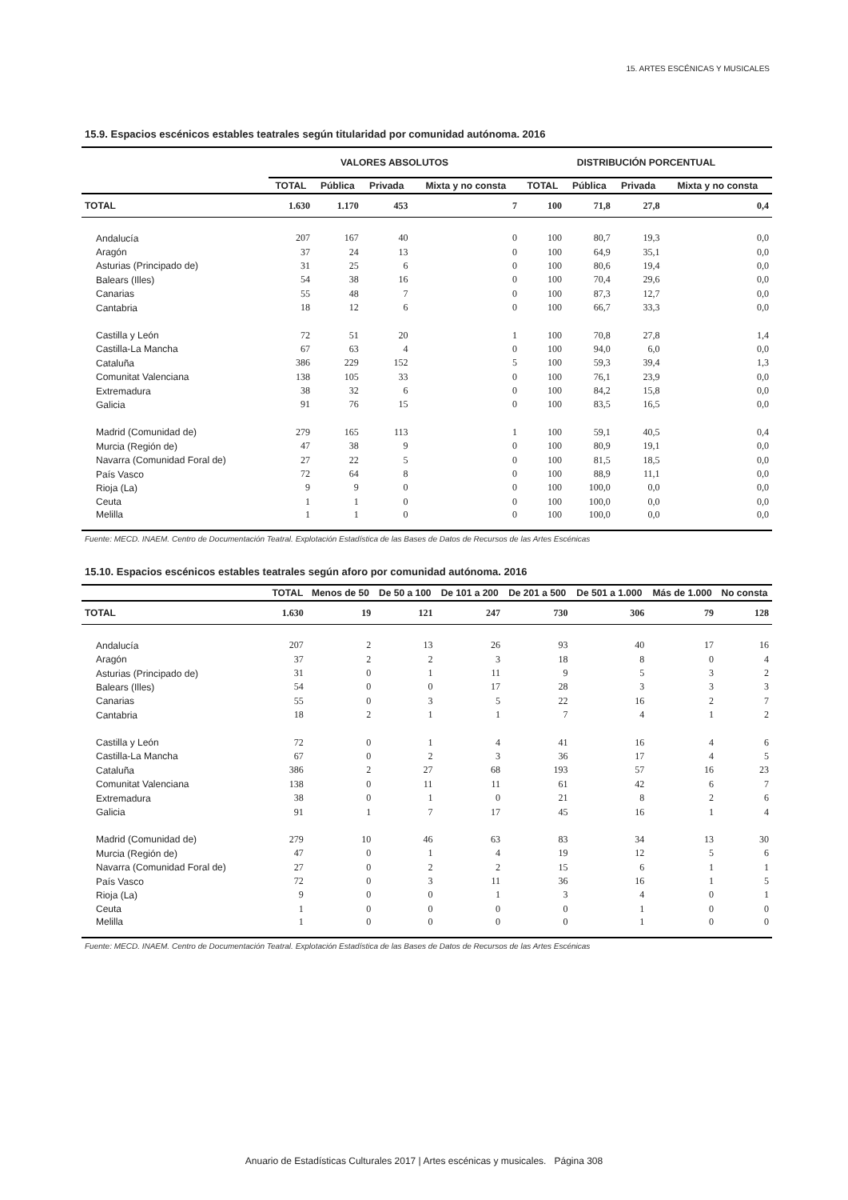15. ARTES ESCÉNICAS Y MUSICALES
15.9. Espacios escénicos estables teatrales según titularidad por comunidad autónoma. 2016
| | VALORES ABSOLUTOS | | | | DISTRIBUCIÓN PORCENTUAL | | | |
| --- | --- | --- | --- | --- | --- | --- | --- | --- |
| | TOTAL | Pública | Privada | Mixta y no consta | TOTAL | Pública | Privada | Mixta y no consta |
| TOTAL | 1.630 | 1.170 | 453 | 7 | 100 | 71,8 | 27,8 | 0,4 |
| Andalucía | 207 | 167 | 40 | 0 | 100 | 80,7 | 19,3 | 0,0 |
| Aragón | 37 | 24 | 13 | 0 | 100 | 64,9 | 35,1 | 0,0 |
| Asturias (Principado de) | 31 | 25 | 6 | 0 | 100 | 80,6 | 19,4 | 0,0 |
| Balears (Illes) | 54 | 38 | 16 | 0 | 100 | 70,4 | 29,6 | 0,0 |
| Canarias | 55 | 48 | 7 | 0 | 100 | 87,3 | 12,7 | 0,0 |
| Cantabria | 18 | 12 | 6 | 0 | 100 | 66,7 | 33,3 | 0,0 |
| Castilla y León | 72 | 51 | 20 | 1 | 100 | 70,8 | 27,8 | 1,4 |
| Castilla-La Mancha | 67 | 63 | 4 | 0 | 100 | 94,0 | 6,0 | 0,0 |
| Cataluña | 386 | 229 | 152 | 5 | 100 | 59,3 | 39,4 | 1,3 |
| Comunitat Valenciana | 138 | 105 | 33 | 0 | 100 | 76,1 | 23,9 | 0,0 |
| Extremadura | 38 | 32 | 6 | 0 | 100 | 84,2 | 15,8 | 0,0 |
| Galicia | 91 | 76 | 15 | 0 | 100 | 83,5 | 16,5 | 0,0 |
| Madrid (Comunidad de) | 279 | 165 | 113 | 1 | 100 | 59,1 | 40,5 | 0,4 |
| Murcia (Región de) | 47 | 38 | 9 | 0 | 100 | 80,9 | 19,1 | 0,0 |
| Navarra (Comunidad Foral de) | 27 | 22 | 5 | 0 | 100 | 81,5 | 18,5 | 0,0 |
| País Vasco | 72 | 64 | 8 | 0 | 100 | 88,9 | 11,1 | 0,0 |
| Rioja (La) | 9 | 9 | 0 | 0 | 100 | 100,0 | 0,0 | 0,0 |
| Ceuta | 1 | 1 | 0 | 0 | 100 | 100,0 | 0,0 | 0,0 |
| Melilla | 1 | 1 | 0 | 0 | 100 | 100,0 | 0,0 | 0,0 |
Fuente: MECD. INAEM. Centro de Documentación Teatral. Explotación Estadística de las Bases de Datos de Recursos de las Artes Escénicas
15.10. Espacios escénicos estables teatrales según aforo por comunidad autónoma. 2016
| | TOTAL | Menos de 50 | De 50 a 100 | De 101 a 200 | De 201 a 500 | De 501 a 1.000 | Más de 1.000 | No consta |
| --- | --- | --- | --- | --- | --- | --- | --- | --- |
| TOTAL | 1.630 | 19 | 121 | 247 | 730 | 306 | 79 | 128 |
| Andalucía | 207 | 2 | 13 | 26 | 93 | 40 | 17 | 16 |
| Aragón | 37 | 2 | 2 | 3 | 18 | 8 | 0 | 4 |
| Asturias (Principado de) | 31 | 0 | 1 | 11 | 9 | 5 | 3 | 2 |
| Balears (Illes) | 54 | 0 | 0 | 17 | 28 | 3 | 3 | 3 |
| Canarias | 55 | 0 | 3 | 5 | 22 | 16 | 2 | 7 |
| Cantabria | 18 | 2 | 1 | 1 | 7 | 4 | 1 | 2 |
| Castilla y León | 72 | 0 | 1 | 4 | 41 | 16 | 4 | 6 |
| Castilla-La Mancha | 67 | 0 | 2 | 3 | 36 | 17 | 4 | 5 |
| Cataluña | 386 | 2 | 27 | 68 | 193 | 57 | 16 | 23 |
| Comunitat Valenciana | 138 | 0 | 11 | 11 | 61 | 42 | 6 | 7 |
| Extremadura | 38 | 0 | 1 | 0 | 21 | 8 | 2 | 6 |
| Galicia | 91 | 1 | 7 | 17 | 45 | 16 | 1 | 4 |
| Madrid (Comunidad de) | 279 | 10 | 46 | 63 | 83 | 34 | 13 | 30 |
| Murcia (Región de) | 47 | 0 | 1 | 4 | 19 | 12 | 5 | 6 |
| Navarra (Comunidad Foral de) | 27 | 0 | 2 | 2 | 15 | 6 | 1 | 1 |
| País Vasco | 72 | 0 | 3 | 11 | 36 | 16 | 1 | 5 |
| Rioja (La) | 9 | 0 | 0 | 1 | 3 | 4 | 0 | 1 |
| Ceuta | 1 | 0 | 0 | 0 | 0 | 1 | 0 | 0 |
| Melilla | 1 | 0 | 0 | 0 | 0 | 1 | 0 | 0 |
Fuente: MECD. INAEM. Centro de Documentación Teatral. Explotación Estadística de las Bases de Datos de Recursos de las Artes Escénicas
Anuario de Estadísticas Culturales 2017 | Artes escénicas y musicales. Página 308